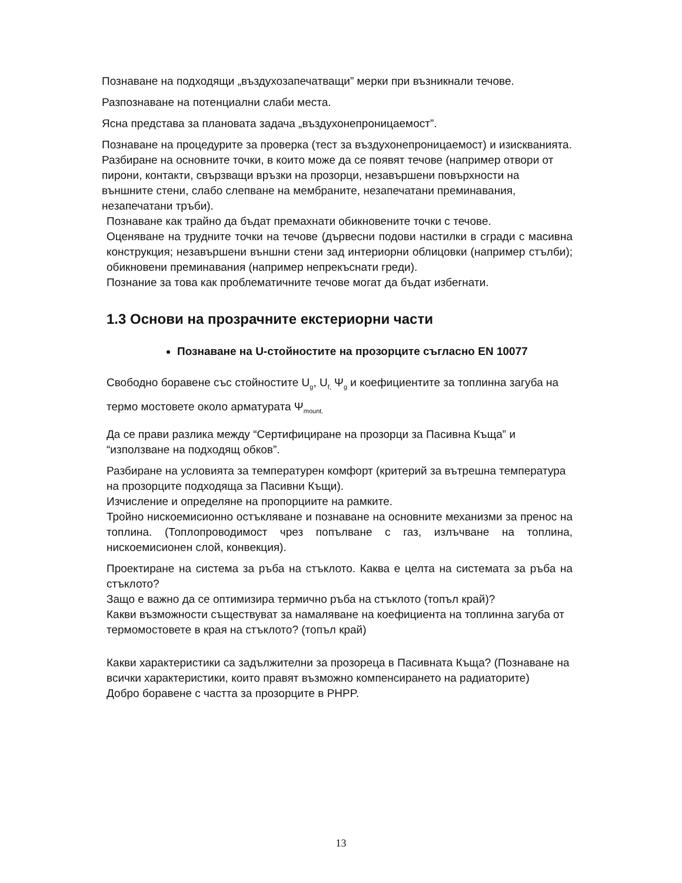Познаване на подходящи „въздухозапечатващи” мерки при възникнали течове.
Разпознаване на потенциални слаби места.
Ясна представа за плановата задача „въздухонепроницаемост”.
Познаване на процедурите за проверка (тест за въздухонепроницаемост) и изискванията. Разбиране на основните точки, в които може да се появят течове (например отвори от пирони, контакти, свързващи връзки на прозорци, незавършени повърхности на външните стени, слабо слепване на мембраните, незапечатани преминавания, незапечатани тръби).
Познаване как трайно да бъдат премахнати обикновените точки с течове.
Оценяване на трудните точки на течове (дървесни подови настилки в сгради с масивна конструкция; незавършени външни стени зад интериорни облицовки (например стълби); обикновени преминавания (например непрекъснати греди).
Познание за това как проблематичните течове могат да бъдат избегнати.
1.3 Основи на прозрачните екстериорни части
Познаване на U-стойностите на прозорците съгласно EN 10077
Свободно боравене със стойностите U<sub>g</sub>, U<sub>f,</sub> Ψ<sub>g</sub> и коефициентите за топлинна загуба на термо мостовете около арматурата Ψ<sub>mount.</sub>
Да се прави разлика между “Сертифициране на прозорци за Пасивна Къща” и “използване на подходящ обков”.
Разбиране на условията за температурен комфорт (критерий за вътрешна температура на прозорците подходяща за Пасивни Къщи).
Изчисление и определяне на пропорциите на рамките.
Тройно нискоемисионно остъкляване и познаване на основните механизми за пренос на топлина. (Топлопроводимост чрез попълване с газ, излъчване на топлина, нискоемисионен слой, конвекция).
Проектиране на система за ръба на стъклото. Каква е целта на системата за ръба на стъклото?
Защо е важно да се оптимизира термично ръба на стъклото (топъл край)?
Какви възможности съществуват за намаляване на коефициента на топлинна загуба от термомостовете в края на стъклото? (топъл край)
Какви характеристики са задължителни за прозореца в Пасивната Къща? (Познаване на всички характеристики, които правят възможно компенсирането на радиаторите)
Добро боравене с частта за прозорците в PHPP.
13